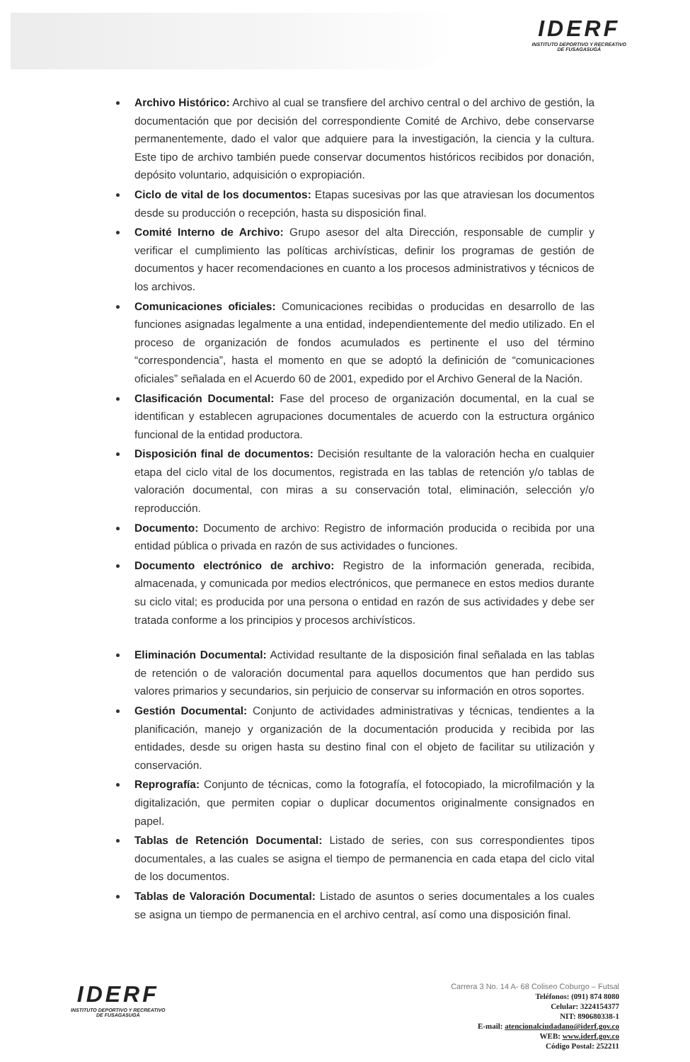IDERF
INSTITUTO DEPORTIVO Y RECREATIVO
DE FUSAGASUGÁ
Archivo Histórico: Archivo al cual se transfiere del archivo central o del archivo de gestión, la documentación que por decisión del correspondiente Comité de Archivo, debe conservarse permanentemente, dado el valor que adquiere para la investigación, la ciencia y la cultura. Este tipo de archivo también puede conservar documentos históricos recibidos por donación, depósito voluntario, adquisición o expropiación.
Ciclo de vital de los documentos: Etapas sucesivas por las que atraviesan los documentos desde su producción o recepción, hasta su disposición final.
Comité Interno de Archivo: Grupo asesor del alta Dirección, responsable de cumplir y verificar el cumplimiento las políticas archivísticas, definir los programas de gestión de documentos y hacer recomendaciones en cuanto a los procesos administrativos y técnicos de los archivos.
Comunicaciones oficiales: Comunicaciones recibidas o producidas en desarrollo de las funciones asignadas legalmente a una entidad, independientemente del medio utilizado. En el proceso de organización de fondos acumulados es pertinente el uso del término “correspondencia”, hasta el momento en que se adoptó la definición de “comunicaciones oficiales” señalada en el Acuerdo 60 de 2001, expedido por el Archivo General de la Nación.
Clasificación Documental: Fase del proceso de organización documental, en la cual se identifican y establecen agrupaciones documentales de acuerdo con la estructura orgánico funcional de la entidad productora.
Disposición final de documentos: Decisión resultante de la valoración hecha en cualquier etapa del ciclo vital de los documentos, registrada en las tablas de retención y/o tablas de valoración documental, con miras a su conservación total, eliminación, selección y/o reproducción.
Documento: Documento de archivo: Registro de información producida o recibida por una entidad pública o privada en razón de sus actividades o funciones.
Documento electrónico de archivo: Registro de la información generada, recibida, almacenada, y comunicada por medios electrónicos, que permanece en estos medios durante su ciclo vital; es producida por una persona o entidad en razón de sus actividades y debe ser tratada conforme a los principios y procesos archivísticos.
Eliminación Documental: Actividad resultante de la disposición final señalada en las tablas de retención o de valoración documental para aquellos documentos que han perdido sus valores primarios y secundarios, sin perjuicio de conservar su información en otros soportes.
Gestión Documental: Conjunto de actividades administrativas y técnicas, tendientes a la planificación, manejo y organización de la documentación producida y recibida por las entidades, desde su origen hasta su destino final con el objeto de facilitar su utilización y conservación.
Reprografía: Conjunto de técnicas, como la fotografía, el fotocopiado, la microfilmación y la digitalización, que permiten copiar o duplicar documentos originalmente consignados en papel.
Tablas de Retención Documental: Listado de series, con sus correspondientes tipos documentales, a las cuales se asigna el tiempo de permanencia en cada etapa del ciclo vital de los documentos.
Tablas de Valoración Documental: Listado de asuntos o series documentales a los cuales se asigna un tiempo de permanencia en el archivo central, así como una disposición final.
IDERF
INSTITUTO DEPORTIVO Y RECREATIVO
DE FUSAGASUGÁ
Carrera 3 No. 14 A- 68 Coliseo Coburgo – Futsal
Teléfonos: (091) 874 8080
Celular: 3224154377
NIT: 890680338-1
E-mail: atencionalciudadano@iderf.gov.co
WEB: www.iderf.gov.co
Código Postal: 252211